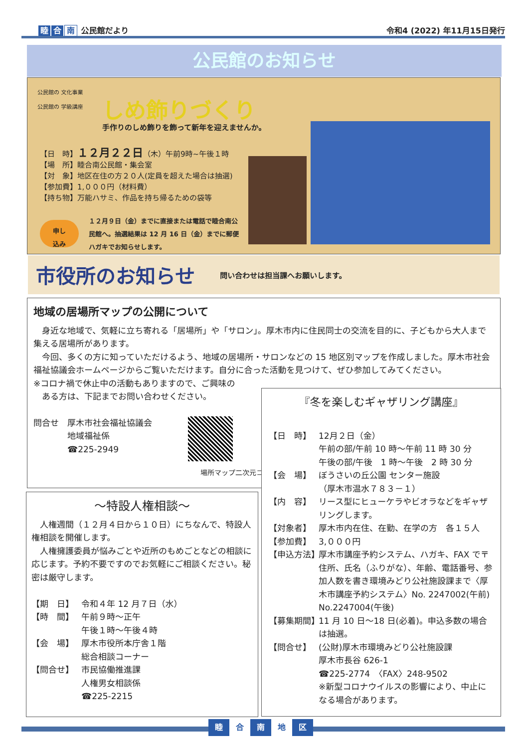睦 合 南 公民館だより 令和4 (2022) 年11月15日発行
公民館のお知らせ
公民館の 文化事業
公民館の 学級講座
しめ飾りづくり
手作りのしめ飾りを飾って新年を迎えませんか。
【日　時】１２月２２日（木）午前9時~午後１時
【場　所】睦合南公民館・集会室
【対　象】地区在住の方２０人(定員を超えた場合は抽選)
【参加費】1,０００円（材料費）
【持ち物】万能ハサミ、作品を持ち帰るための袋等
申し
込み
１２月９日（金）までに直接または電話で睦合南公
民館へ。抽選結果は 12 月 16 日（金）までに郵便
ハガキでお知らせします。
市役所のお知らせ
問い合わせは担当課へお願いします。
地域の居場所マップの公開について
　身近な地域で、気軽に立ち寄れる「居場所」や「サロン」。厚木市内に住民同士の交流を目的に、子どもから大人まで集える居場所があります。
　今回、多くの方に知っていただけるよう、地域の居場所・サロンなどの 15 地区別マップを作成しました。厚木市社会福祉協議会ホームページからご覧いただけます。自分に合った活動を見つけて、ぜひ参加してみてください。
※コロナ禍で休止中の活動もありますので、ご興味の
　ある方は、下記までお問い合わせください。
問合せ　厚木市社会福祉協議会
　　　　地域福祉係
　　　　☎225-2949
場所マップ二次元コード
『冬を楽しむギャザリング講座』
【日　時】 12月２日（金）
午前の部/午前 10 時～午前 11 時 30 分
午後の部/午後　1 時～午後　2 時 30 分
【会　場】 ぼうさいの丘公園 センター施設
（厚木市温水７８３－１）
【内　容】 リース型にヒューケラやビオラなどをギャザリングします。
【対象者】 厚木市内在住、在勤、在学の方　各１５人
【参加費】 3,０００円
【申込方法】 厚木市講座予約システム、ハガキ、FAX で〒住所、氏名（ふりがな）、年齢、電話番号、参加人数を書き環境みどり公社施設課まで〈厚木市講座予約システム〉No. 2247002(午前) No.2247004(午後)
【募集期間】 11 月 10 日～18 日(必着)。申込多数の場合は抽選。
【問合せ】 (公財)厚木市環境みどり公社施設課
厚木市長谷 626-1
☎225-2774　〈FAX〉248-9502
※新型コロナウイルスの影響により、中止になる場合があります。
～特設人権相談～
　人権週間（１２月４日から１０日）にちなんで、特設人権相談を開催します。
　人権擁護委員が悩みごとや近所のもめごとなどの相談に応じます。予約不要ですのでお気軽にご相談ください。秘密は厳守します。
【期　日】 令和４年 12 月７日（水）
【時　間】 午前９時～正午
午後１時～午後４時
【会　場】 厚木市役所本庁舎１階
総合相談コーナー
【問合せ】 市民協働推進課
人権男女相談係
☎225-2215
睦 合 南 地 区